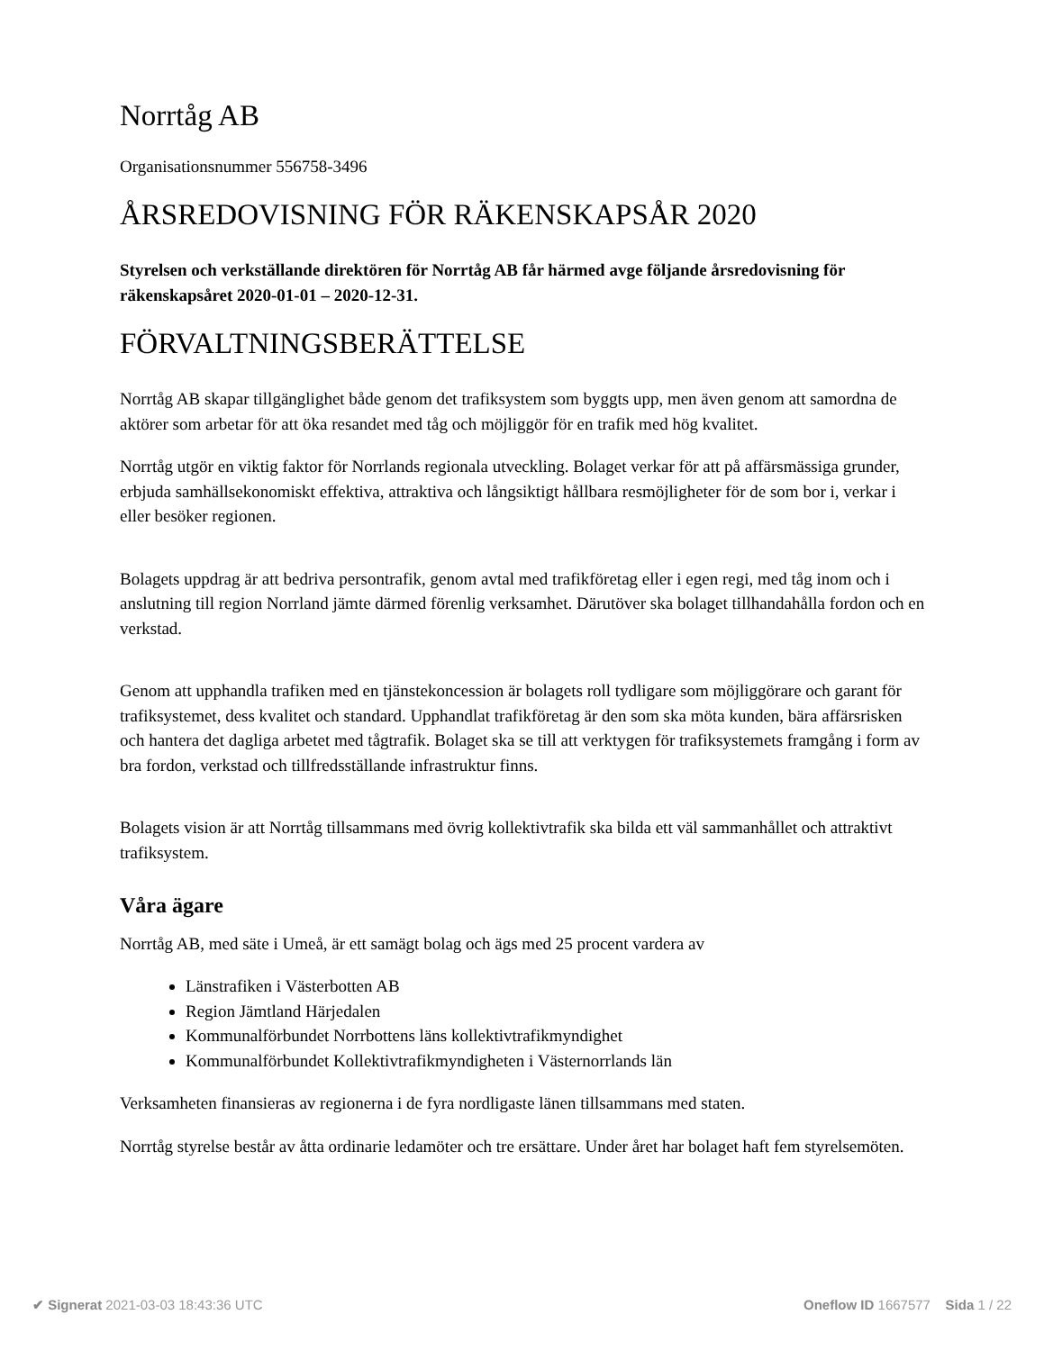Norrtåg AB
Organisationsnummer 556758-3496
ÅRSREDOVISNING FÖR RÄKENSKAPSÅR 2020
Styrelsen och verkställande direktören för Norrtåg AB får härmed avge följande årsredovisning för räkenskapsåret 2020-01-01 – 2020-12-31.
FÖRVALTNINGSBERÄTTELSE
Norrtåg AB skapar tillgänglighet både genom det trafiksystem som byggts upp, men även genom att samordna de aktörer som arbetar för att öka resandet med tåg och möjliggör för en trafik med hög kvalitet.
Norrtåg utgör en viktig faktor för Norrlands regionala utveckling. Bolaget verkar för att på affärsmässiga grunder, erbjuda samhällsekonomiskt effektiva, attraktiva och långsiktigt hållbara resmöjligheter för de som bor i, verkar i eller besöker regionen.
Bolagets uppdrag är att bedriva persontrafik, genom avtal med trafikföretag eller i egen regi, med tåg inom och i anslutning till region Norrland jämte därmed förenlig verksamhet. Därutöver ska bolaget tillhandahålla fordon och en verkstad.
Genom att upphandla trafiken med en tjänstekoncession är bolagets roll tydligare som möjliggörare och garant för trafiksystemet, dess kvalitet och standard. Upphandlat trafikföretag är den som ska möta kunden, bära affärsrisken och hantera det dagliga arbetet med tågtrafik. Bolaget ska se till att verktygen för trafiksystemets framgång i form av bra fordon, verkstad och tillfredsställande infrastruktur finns.
Bolagets vision är att Norrtåg tillsammans med övrig kollektivtrafik ska bilda ett väl sammanhållet och attraktivt trafiksystem.
Våra ägare
Norrtåg AB, med säte i Umeå, är ett samägt bolag och ägs med 25 procent vardera av
Länstrafiken i Västerbotten AB
Region Jämtland Härjedalen
Kommunalförbundet Norrbottens läns kollektivtrafikmyndighet
Kommunalförbundet Kollektivtrafikmyndigheten i Västernorrlands län
Verksamheten finansieras av regionerna i de fyra nordligaste länen tillsammans med staten.
Norrtåg styrelse består av åtta ordinarie ledamöter och tre ersättare. Under året har bolaget haft fem styrelsemöten.
✔ Signerat 2021-03-03 18:43:36 UTC
Oneflow ID 1667577 Sida 1 / 22